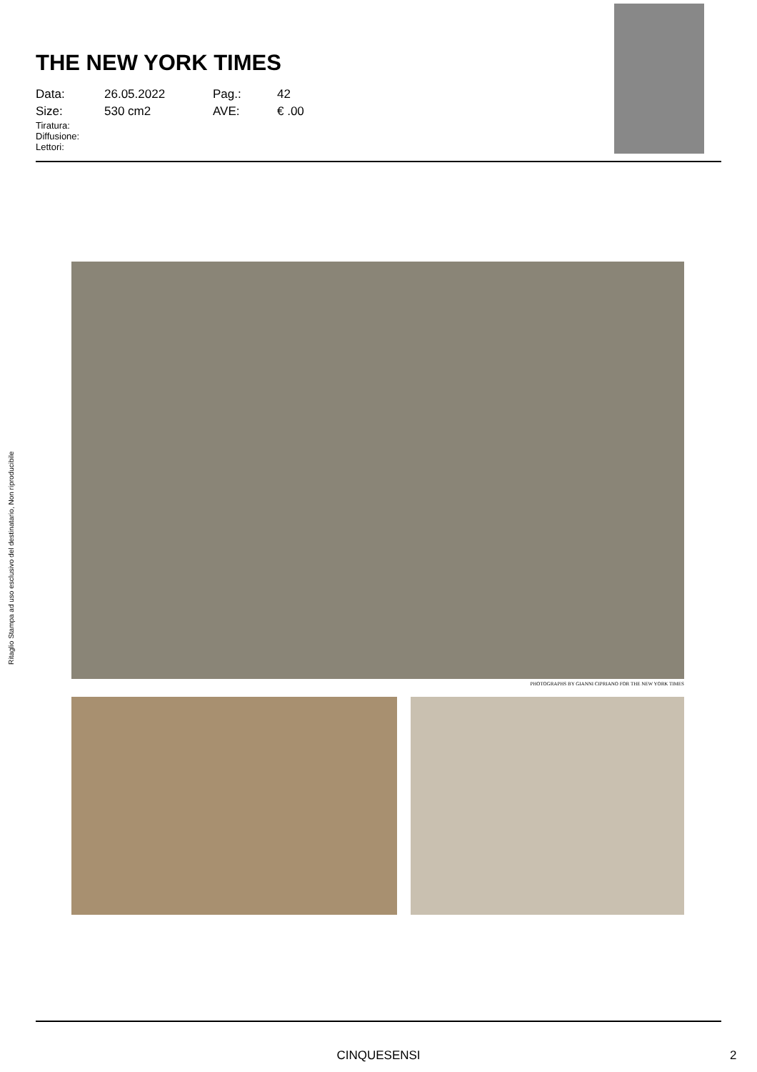THE NEW YORK TIMES
| Data: | 26.05.2022 | Pag.: | 42 |
| Size: | 530 cm2 | AVE: | € .00 |
Tiratura:
Diffusione:
Lettori:
Ritaglio Stampa ad uso esclusivo del destinatario, Non riproducibile
PHOTOGRAPHS BY GIANNI CIPRIANO FOR THE NEW YORK TIMES
CINQUESENSI 2